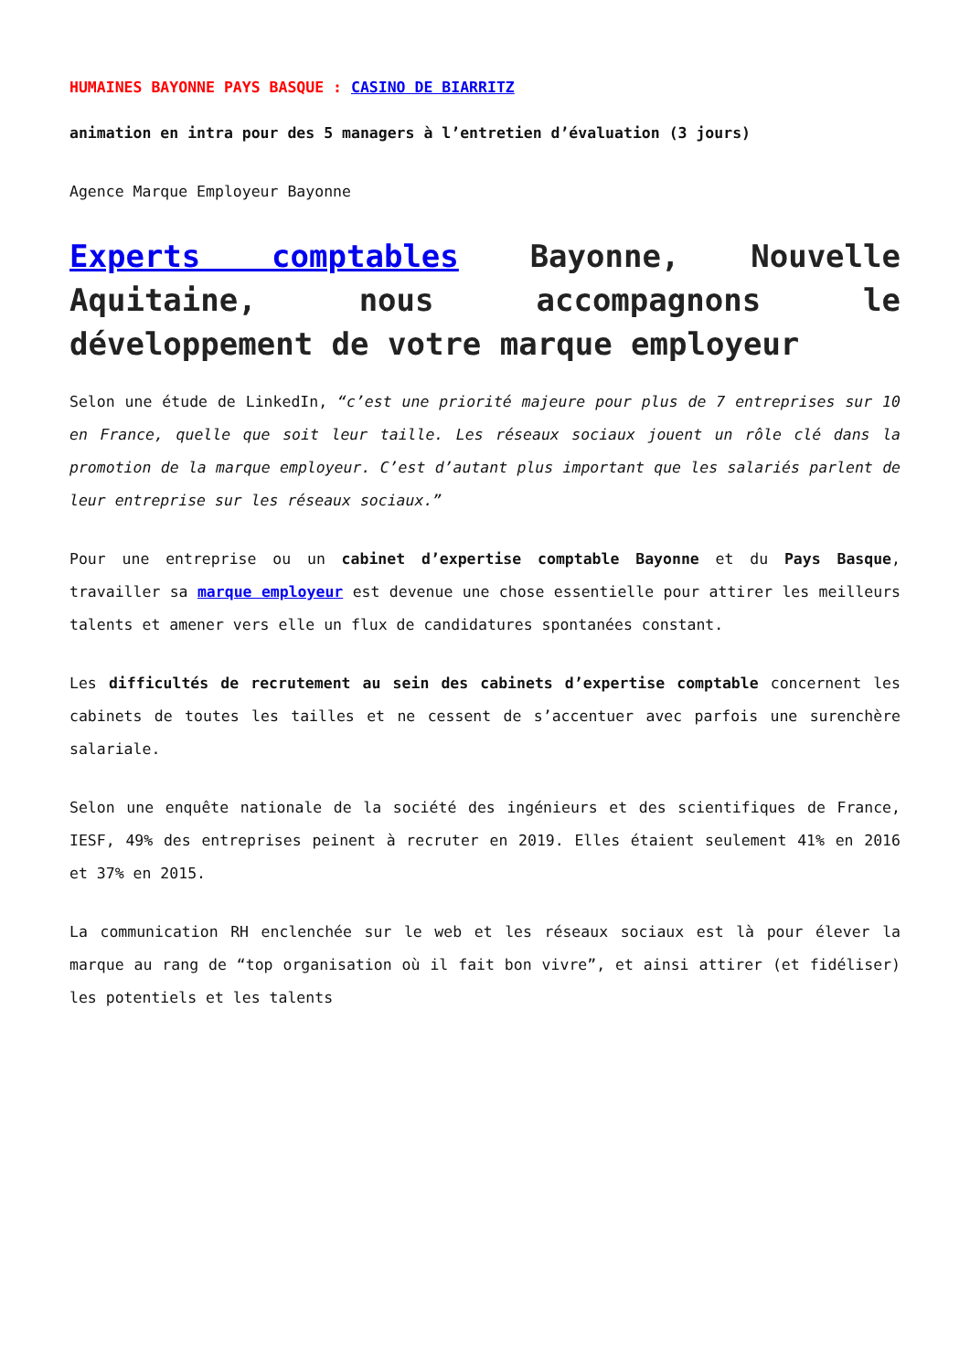HUMAINES BAYONNE PAYS BASQUE : CASINO DE BIARRITZ
animation en intra pour des 5 managers à l’entretien d’évaluation (3 jours)
Agence Marque Employeur Bayonne
Experts comptables Bayonne, Nouvelle Aquitaine, nous accompagnons le développement de votre marque employeur
Selon une étude de LinkedIn, “c’est une priorité majeure pour plus de 7 entreprises sur 10 en France, quelle que soit leur taille. Les réseaux sociaux jouent un rôle clé dans la promotion de la marque employeur. C’est d’autant plus important que les salariés parlent de leur entreprise sur les réseaux sociaux.”
Pour une entreprise ou un cabinet d’expertise comptable Bayonne et du Pays Basque, travailler sa marque employeur est devenue une chose essentielle pour attirer les meilleurs talents et amener vers elle un flux de candidatures spontanées constant.
Les difficultés de recrutement au sein des cabinets d’expertise comptable concernent les cabinets de toutes les tailles et ne cessent de s’accentuer avec parfois une surenchère salariale.
Selon une enquête nationale de la société des ingénieurs et des scientifiques de France, IESF, 49% des entreprises peinent à recruter en 2019. Elles étaient seulement 41% en 2016 et 37% en 2015.
La communication RH enclenchée sur le web et les réseaux sociaux est là pour élever la marque au rang de “top organisation où il fait bon vivre”, et ainsi attirer (et fidéliser) les potentiels et les talents